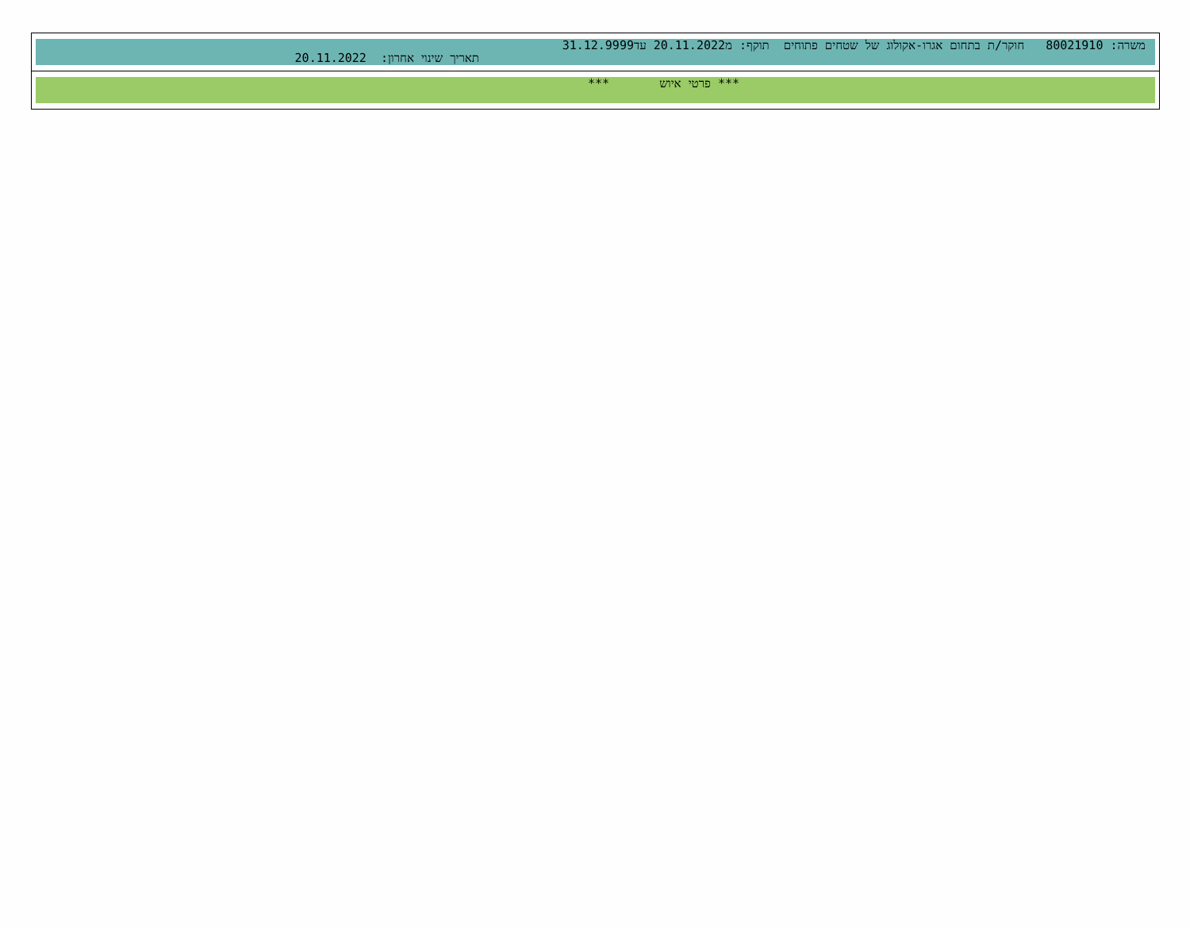משרה: 80021910 חוקר/ת בתחום אגרו-אקולוג של שטחים פתוחים תוקף: מ20.11.2022 עד31.12.9999
תאריך שינוי אחרון: 20.11.2022
*** פרטי איוש ***